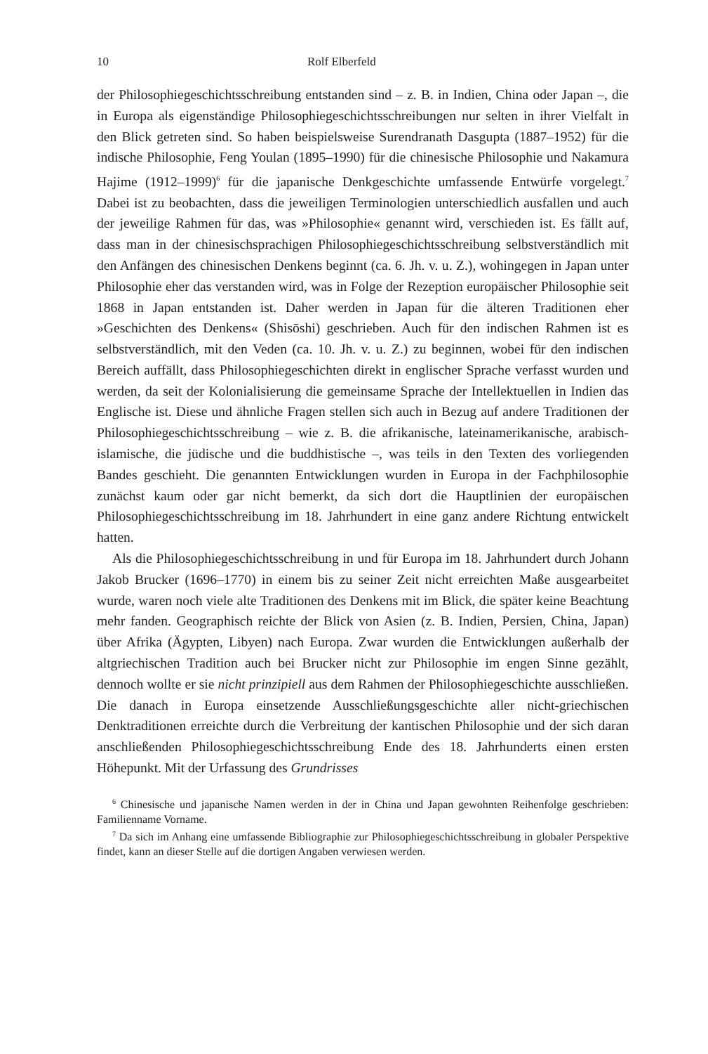10 Rolf Elberfeld
der Philosophiegeschichtsschreibung entstanden sind – z. B. in Indien, China oder Japan –, die in Europa als eigenständige Philosophiegeschichtsschreibungen nur selten in ihrer Vielfalt in den Blick getreten sind. So haben beispielsweise Surendranath Dasgupta (1887–1952) für die indische Philosophie, Feng Youlan (1895–1990) für die chinesische Philosophie und Nakamura Hajime (1912–1999)<sup>6</sup> für die japanische Denkgeschichte umfassende Entwürfe vorgelegt.<sup>7</sup> Dabei ist zu beobachten, dass die jeweiligen Terminologien unterschiedlich ausfallen und auch der jeweilige Rahmen für das, was »Philosophie« genannt wird, verschieden ist. Es fällt auf, dass man in der chinesischsprachigen Philosophiegeschichtsschreibung selbstverständlich mit den Anfängen des chinesischen Denkens beginnt (ca. 6. Jh. v. u. Z.), wohingegen in Japan unter Philosophie eher das verstanden wird, was in Folge der Rezeption europäischer Philosophie seit 1868 in Japan entstanden ist. Daher werden in Japan für die älteren Traditionen eher »Geschichten des Denkens« (Shisōshi) geschrieben. Auch für den indischen Rahmen ist es selbstverständlich, mit den Veden (ca. 10. Jh. v. u. Z.) zu beginnen, wobei für den indischen Bereich auffällt, dass Philosophiegeschichten direkt in englischer Sprache verfasst wurden und werden, da seit der Kolonialisierung die gemeinsame Sprache der Intellektuellen in Indien das Englische ist. Diese und ähnliche Fragen stellen sich auch in Bezug auf andere Traditionen der Philosophiegeschichtsschreibung – wie z. B. die afrikanische, lateinamerikanische, arabisch-islamische, die jüdische und die buddhistische –, was teils in den Texten des vorliegenden Bandes geschieht. Die genannten Entwicklungen wurden in Europa in der Fachphilosophie zunächst kaum oder gar nicht bemerkt, da sich dort die Hauptlinien der europäischen Philosophiegeschichtsschreibung im 18. Jahrhundert in eine ganz andere Richtung entwickelt hatten.
Als die Philosophiegeschichtsschreibung in und für Europa im 18. Jahrhundert durch Johann Jakob Brucker (1696–1770) in einem bis zu seiner Zeit nicht erreichten Maße ausgearbeitet wurde, waren noch viele alte Traditionen des Denkens mit im Blick, die später keine Beachtung mehr fanden. Geographisch reichte der Blick von Asien (z. B. Indien, Persien, China, Japan) über Afrika (Ägypten, Libyen) nach Europa. Zwar wurden die Entwicklungen außerhalb der altgriechischen Tradition auch bei Brucker nicht zur Philosophie im engen Sinne gezählt, dennoch wollte er sie nicht prinzipiell aus dem Rahmen der Philosophiegeschichte ausschließen. Die danach in Europa einsetzende Ausschließungsgeschichte aller nicht-griechischen Denktraditionen erreichte durch die Verbreitung der kantischen Philosophie und der sich daran anschließenden Philosophiegeschichtsschreibung Ende des 18. Jahrhunderts einen ersten Höhepunkt. Mit der Urfassung des Grundrisses
<sup>6</sup> Chinesische und japanische Namen werden in der in China und Japan gewohnten Reihenfolge geschrieben: Familienname Vorname.
<sup>7</sup> Da sich im Anhang eine umfassende Bibliographie zur Philosophiegeschichtsschreibung in globaler Perspektive findet, kann an dieser Stelle auf die dortigen Angaben verwiesen werden.